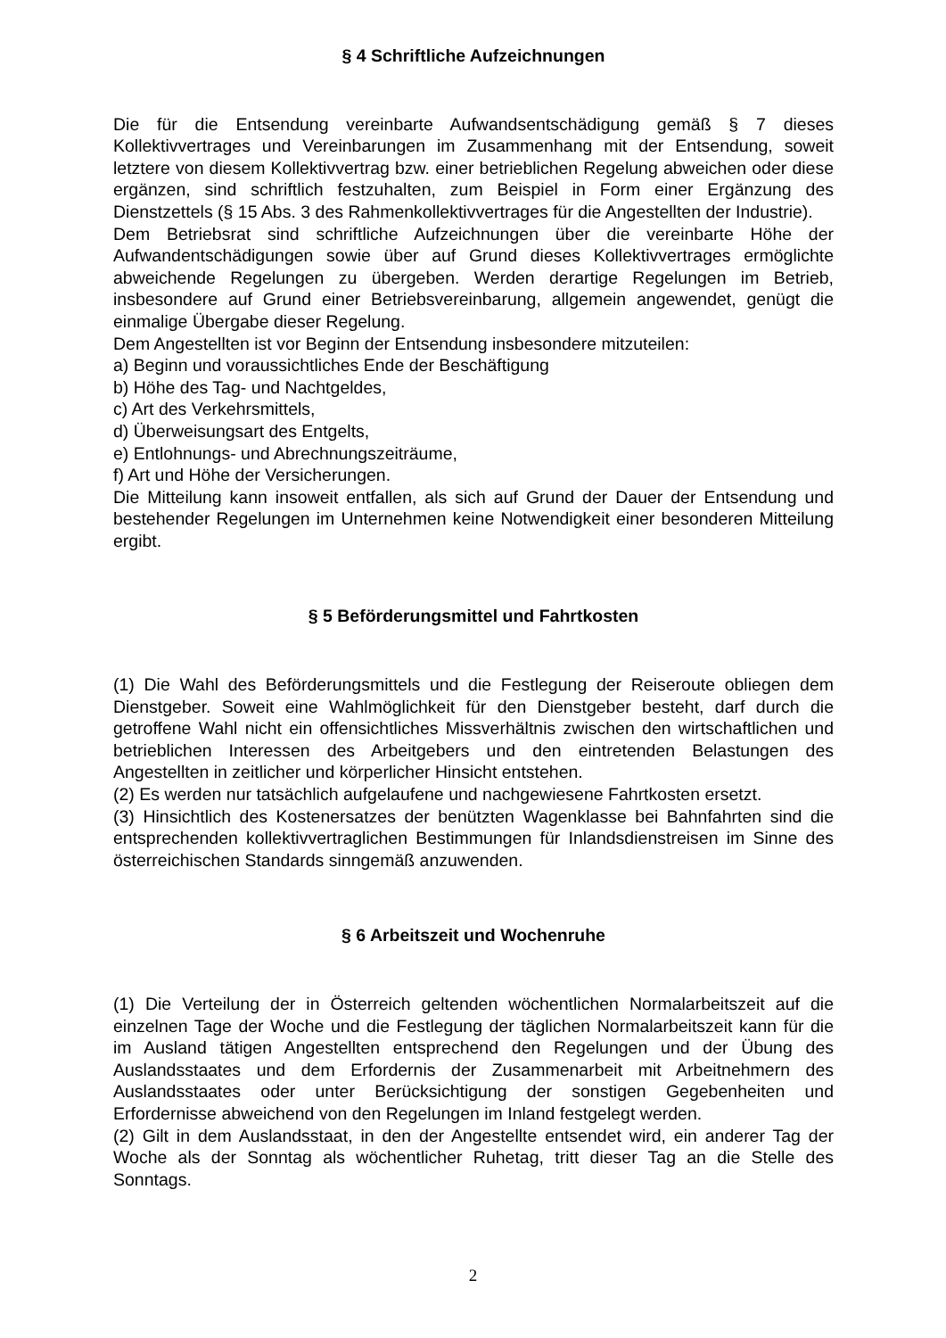§ 4 Schriftliche Aufzeichnungen
Die für die Entsendung vereinbarte Aufwandsentschädigung gemäß § 7 dieses Kollektivvertrages und Vereinbarungen im Zusammenhang mit der Entsendung, soweit letztere von diesem Kollektivvertrag bzw. einer betrieblichen Regelung abweichen oder diese ergänzen, sind schriftlich festzuhalten, zum Beispiel in Form einer Ergänzung des Dienstzettels (§ 15 Abs. 3 des Rahmenkollektivvertrages für die Angestellten der Industrie).
Dem Betriebsrat sind schriftliche Aufzeichnungen über die vereinbarte Höhe der Aufwandentschädigungen sowie über auf Grund dieses Kollektivvertrages ermöglichte abweichende Regelungen zu übergeben. Werden derartige Regelungen im Betrieb, insbesondere auf Grund einer Betriebsvereinbarung, allgemein angewendet, genügt die einmalige Übergabe dieser Regelung.
Dem Angestellten ist vor Beginn der Entsendung insbesondere mitzuteilen:
a) Beginn und voraussichtliches Ende der Beschäftigung
b) Höhe des Tag- und Nachtgeldes,
c) Art des Verkehrsmittels,
d) Überweisungsart des Entgelts,
e) Entlohnungs- und Abrechnungszeiträume,
f) Art und Höhe der Versicherungen.
Die Mitteilung kann insoweit entfallen, als sich auf Grund der Dauer der Entsendung und bestehender Regelungen im Unternehmen keine Notwendigkeit einer besonderen Mitteilung ergibt.
§ 5 Beförderungsmittel und Fahrtkosten
(1) Die Wahl des Beförderungsmittels und die Festlegung der Reiseroute obliegen dem Dienstgeber. Soweit eine Wahlmöglichkeit für den Dienstgeber besteht, darf durch die getroffene Wahl nicht ein offensichtliches Missverhältnis zwischen den wirtschaftlichen und betrieblichen Interessen des Arbeitgebers und den eintretenden Belastungen des Angestellten in zeitlicher und körperlicher Hinsicht entstehen.
(2) Es werden nur tatsächlich aufgelaufene und nachgewiesene Fahrtkosten ersetzt.
(3) Hinsichtlich des Kostenersatzes der benützten Wagenklasse bei Bahnfahrten sind die entsprechenden kollektivvertraglichen Bestimmungen für Inlandsdienstreisen im Sinne des österreichischen Standards sinngemäß anzuwenden.
§ 6 Arbeitszeit und Wochenruhe
(1) Die Verteilung der in Österreich geltenden wöchentlichen Normalarbeitszeit auf die einzelnen Tage der Woche und die Festlegung der täglichen Normalarbeitszeit kann für die im Ausland tätigen Angestellten entsprechend den Regelungen und der Übung des Auslandsstaates und dem Erfordernis der Zusammenarbeit mit Arbeitnehmern des Auslandsstaates oder unter Berücksichtigung der sonstigen Gegebenheiten und Erfordernisse abweichend von den Regelungen im Inland festgelegt werden.
(2) Gilt in dem Auslandsstaat, in den der Angestellte entsendet wird, ein anderer Tag der Woche als der Sonntag als wöchentlicher Ruhetag, tritt dieser Tag an die Stelle des Sonntags.
2